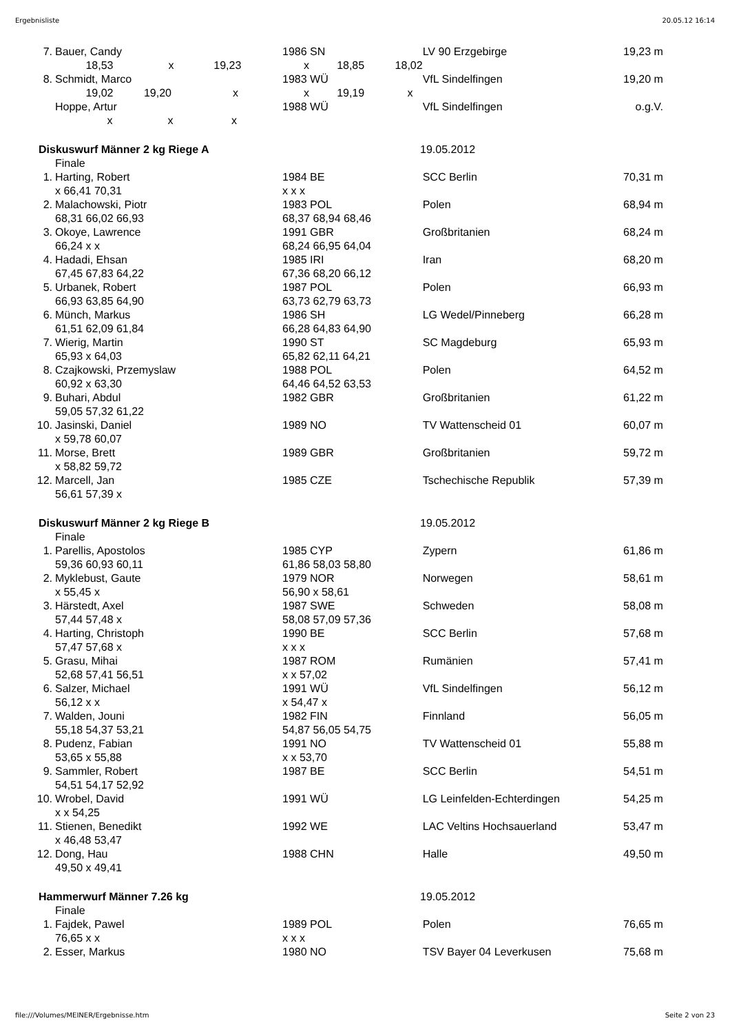Ergebnisliste 20.05.12 16:14
| 7. | Bauer, Candy | 1986 SN | LV 90 Erzgebirge | | 19,23 m |
| | 18,53 x 19,23 | x 18,85 18,02 | | | |
| 8. | Schmidt, Marco | 1983 WÜ | VfL Sindelfingen | | 19,20 m |
| | 19,02 19,20 x | x 19,19 x | | | |
| | Hoppe, Artur | 1988 WÜ | VfL Sindelfingen | | o.g.V. |
| | x x x | | | | |
| Diskuswurf Männer 2 kg Riege A | | 19.05.2012 | | | |
| | Finale | | | | |
| 1. | Harting, Robert | 1984 BE | SCC Berlin | | 70,31 m |
| | x 66,41 70,31 | x x x | | | |
| 2. | Malachowski, Piotr | 1983 POL | Polen | | 68,94 m |
| | 68,31 66,02 66,93 | 68,37 68,94 68,46 | | | |
| 3. | Okoye, Lawrence | 1991 GBR | Großbritanien | | 68,24 m |
| | 66,24 x x | 68,24 66,95 64,04 | | | |
| 4. | Hadadi, Ehsan | 1985 IRI | Iran | | 68,20 m |
| | 67,45 67,83 64,22 | 67,36 68,20 66,12 | | | |
| 5. | Urbanek, Robert | 1987 POL | Polen | | 66,93 m |
| | 66,93 63,85 64,90 | 63,73 62,79 63,73 | | | |
| 6. | Münch, Markus | 1986 SH | LG Wedel/Pinneberg | | 66,28 m |
| | 61,51 62,09 61,84 | 66,28 64,83 64,90 | | | |
| 7. | Wierig, Martin | 1990 ST | SC Magdeburg | | 65,93 m |
| | 65,93 x 64,03 | 65,82 62,11 64,21 | | | |
| 8. | Czajkowski, Przemyslaw | 1988 POL | Polen | | 64,52 m |
| | 60,92 x 63,30 | 64,46 64,52 63,53 | | | |
| 9. | Buhari, Abdul | 1982 GBR | Großbritanien | | 61,22 m |
| | 59,05 57,32 61,22 | | | | |
| 10. | Jasinski, Daniel | 1989 NO | TV Wattenscheid 01 | | 60,07 m |
| | x 59,78 60,07 | | | | |
| 11. | Morse, Brett | 1989 GBR | Großbritanien | | 59,72 m |
| | x 58,82 59,72 | | | | |
| 12. | Marcell, Jan | 1985 CZE | Tschechische Republik | | 57,39 m |
| | 56,61 57,39 x | | | | |
| Diskuswurf Männer 2 kg Riege B | | 19.05.2012 | | | |
| | Finale | | | | |
| 1. | Parellis, Apostolos | 1985 CYP | Zypern | | 61,86 m |
| | 59,36 60,93 60,11 | 61,86 58,03 58,80 | | | |
| 2. | Myklebust, Gaute | 1979 NOR | Norwegen | | 58,61 m |
| | x 55,45 x | 56,90 x 58,61 | | | |
| 3. | Härstedt, Axel | 1987 SWE | Schweden | | 58,08 m |
| | 57,44 57,48 x | 58,08 57,09 57,36 | | | |
| 4. | Harting, Christoph | 1990 BE | SCC Berlin | | 57,68 m |
| | 57,47 57,68 x | x x x | | | |
| 5. | Grasu, Mihai | 1987 ROM | Rumänien | | 57,41 m |
| | 52,68 57,41 56,51 | x x 57,02 | | | |
| 6. | Salzer, Michael | 1991 WÜ | VfL Sindelfingen | | 56,12 m |
| | 56,12 x x | x 54,47 x | | | |
| 7. | Walden, Jouni | 1982 FIN | Finnland | | 56,05 m |
| | 55,18 54,37 53,21 | 54,87 56,05 54,75 | | | |
| 8. | Pudenz, Fabian | 1991 NO | TV Wattenscheid 01 | | 55,88 m |
| | 53,65 x 55,88 | x x 53,70 | | | |
| 9. | Sammler, Robert | 1987 BE | SCC Berlin | | 54,51 m |
| | 54,51 54,17 52,92 | | | | |
| 10. | Wrobel, David | 1991 WÜ | LG Leinfelden-Echterdingen | | 54,25 m |
| | x x 54,25 | | | | |
| 11. | Stienen, Benedikt | 1992 WE | LAC Veltins Hochsauerland | | 53,47 m |
| | x 46,48 53,47 | | | | |
| 12. | Dong, Hau | 1988 CHN | Halle | | 49,50 m |
| | 49,50 x 49,41 | | | | |
| Hammerwurf Männer 7.26 kg | | 19.05.2012 | | | |
| | Finale | | | | |
| 1. | Fajdek, Pawel | 1989 POL | Polen | | 76,65 m |
| | 76,65 x x | x x x | | | |
| 2. | Esser, Markus | 1980 NO | TSV Bayer 04 Leverkusen | | 75,68 m |
file:///Volumes/MEINER/Ergebnisse.htm Seite 2 von 23